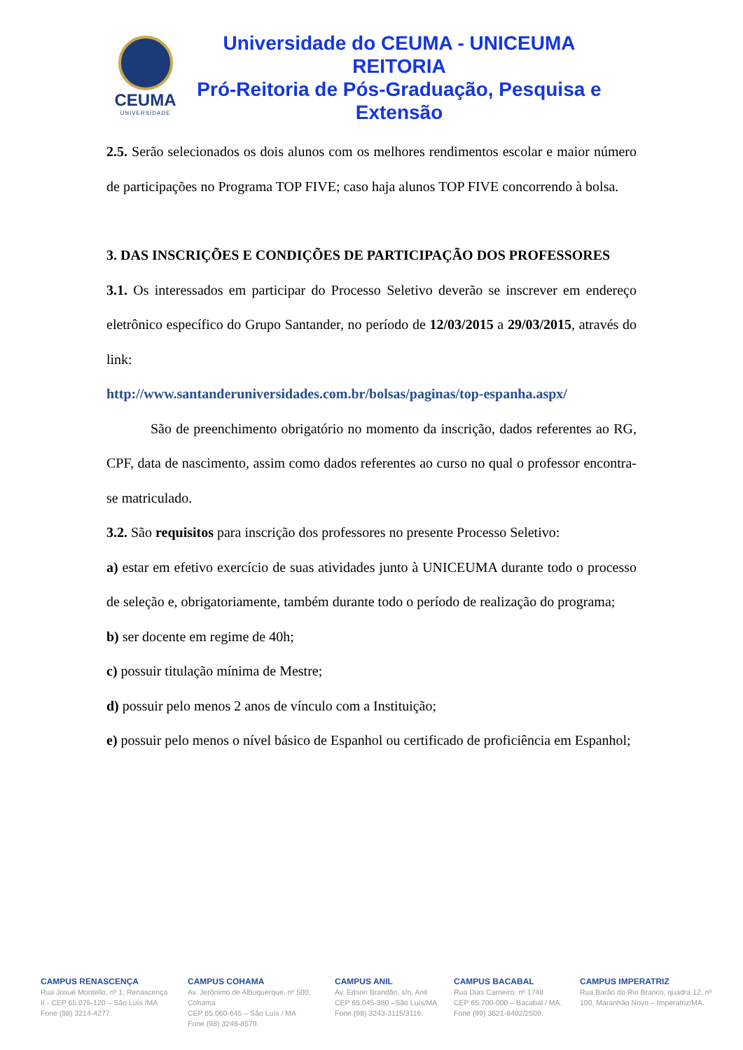CEUMA
UNIVERSIDADE
Universidade do CEUMA - UNICEUMA
REITORIA
Pró-Reitoria de Pós-Graduação, Pesquisa e Extensão
2.5. Serão selecionados os dois alunos com os melhores rendimentos escolar e maior número de participações no Programa TOP FIVE; caso haja alunos TOP FIVE concorrendo à bolsa.
3. DAS INSCRIÇÕES E CONDIÇÕES DE PARTICIPAÇÃO DOS PROFESSORES
3.1. Os interessados em participar do Processo Seletivo deverão se inscrever em endereço eletrônico específico do Grupo Santander, no período de 12/03/2015 a 29/03/2015, através do link:
http://www.santanderuniversidades.com.br/bolsas/paginas/top-espanha.aspx/
São de preenchimento obrigatório no momento da inscrição, dados referentes ao RG, CPF, data de nascimento, assim como dados referentes ao curso no qual o professor encontra-se matriculado.
3.2. São requisitos para inscrição dos professores no presente Processo Seletivo:
a) estar em efetivo exercício de suas atividades junto à UNICEUMA durante todo o processo de seleção e, obrigatoriamente, também durante todo o período de realização do programa;
b) ser docente em regime de 40h;
c) possuir titulação mínima de Mestre;
d) possuir pelo menos 2 anos de vínculo com a Instituição;
e) possuir pelo menos o nível básico de Espanhol ou certificado de proficiência em Espanhol;
CAMPUS RENASCENÇA
Rua Josué Montello, nº 1, Renascença II - CEP 65.075-120 – São Luís /MA
Fone (98) 3214-4277.
CAMPUS COHAMA
Av. Jerônimo de Albuquerque, nº 500, Cohama
CEP 65.060-645 – São Luís / MA
Fone (98) 3246-8579.
CAMPUS ANIL
Av. Edson Brandão, s/n, Anil
CEP 65.045-380 –São Luís/MA
Fone (98) 3243-3115/3116.
CAMPUS BACABAL
Rua Dias Carneiro, nº 1748
CEP 65.700-000 – Bacabal / MA.
Fone (99) 3621-8402/2509.
CAMPUS IMPERATRIZ
Rua Barão do Rio Branco, quadra 12, nº 100, Maranhão Novo – Imperatriz/MA.